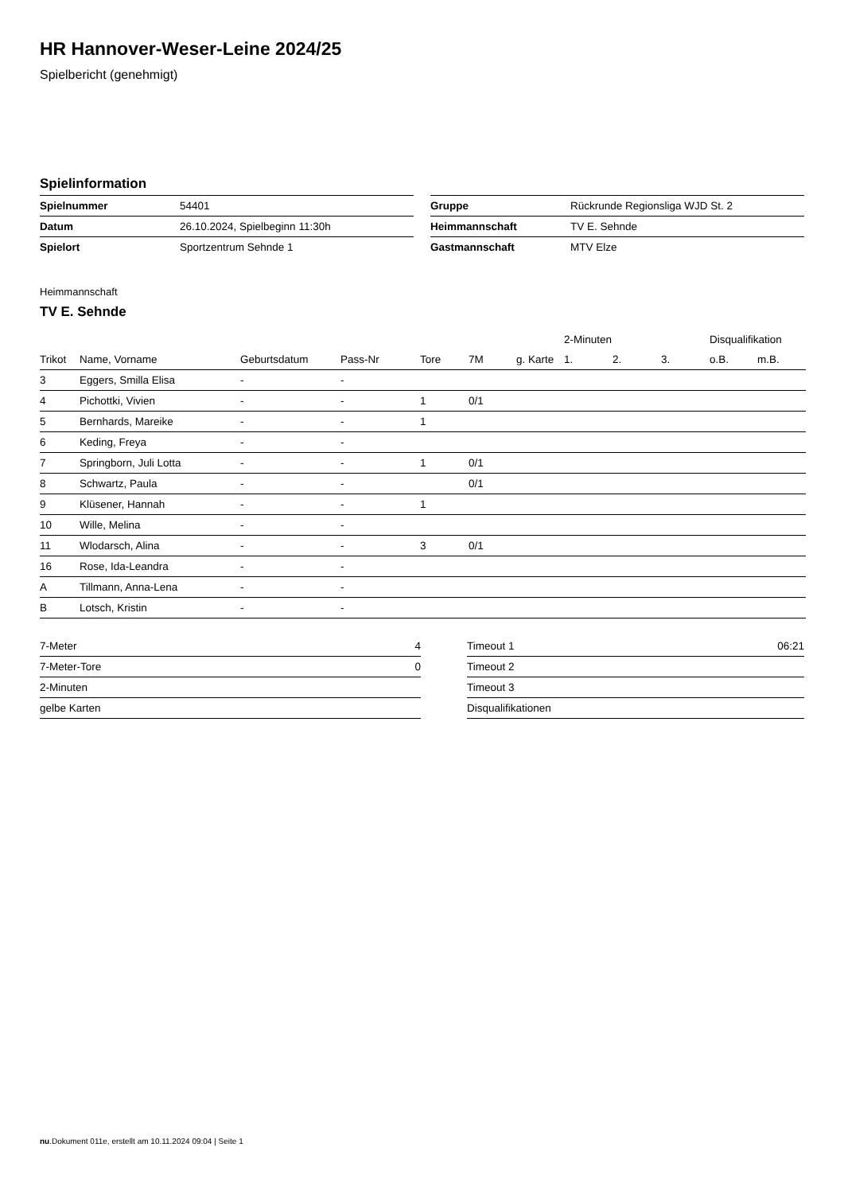HR Hannover-Weser-Leine 2024/25
Spielbericht (genehmigt)
Spielinformation
| Spielnummer | 54401 |
| Datum | 26.10.2024, Spielbeginn 11:30h |
| Spielort | Sportzentrum Sehnde 1 |
| Gruppe | Rückrunde Regionsliga WJD St. 2 |
| Heimmannschaft | TV E. Sehnde |
| Gastmannschaft | MTV Elze |
Heimmannschaft
TV E. Sehnde
| | | | | | | | 2-Minuten | | | Disqualifikation | |
| --- | --- | --- | --- | --- | --- | --- | --- | --- | --- | --- | --- |
| Trikot | Name, Vorname | Geburtsdatum | Pass-Nr | Tore | 7M | g. Karte | 1. | 2. | 3. | o.B. | m.B. |
| 3 | Eggers, Smilla Elisa | - | - | | | | | | | | |
| 4 | Pichottki, Vivien | - | - | 1 | 0/1 | | | | | | |
| 5 | Bernhards, Mareike | - | - | 1 | | | | | | | |
| 6 | Keding, Freya | - | - | | | | | | | | |
| 7 | Springborn, Juli Lotta | - | - | 1 | 0/1 | | | | | | |
| 8 | Schwartz, Paula | - | - | | 0/1 | | | | | | |
| 9 | Klüsener, Hannah | - | - | 1 | | | | | | | |
| 10 | Wille, Melina | - | - | | | | | | | | |
| 11 | Wlodarsch, Alina | - | - | 3 | 0/1 | | | | | | |
| 16 | Rose, Ida-Leandra | - | - | | | | | | | | |
| A | Tillmann, Anna-Lena | - | - | | | | | | | | |
| B | Lotsch, Kristin | - | - | | | | | | | | |
| 7-Meter | 4 |
| 7-Meter-Tore | 0 |
| 2-Minuten | |
| gelbe Karten | |
| Timeout 1 | 06:21 |
| Timeout 2 | |
| Timeout 3 | |
| Disqualifikationen | |
nu.Dokument 011e, erstellt am 10.11.2024 09:04 | Seite 1